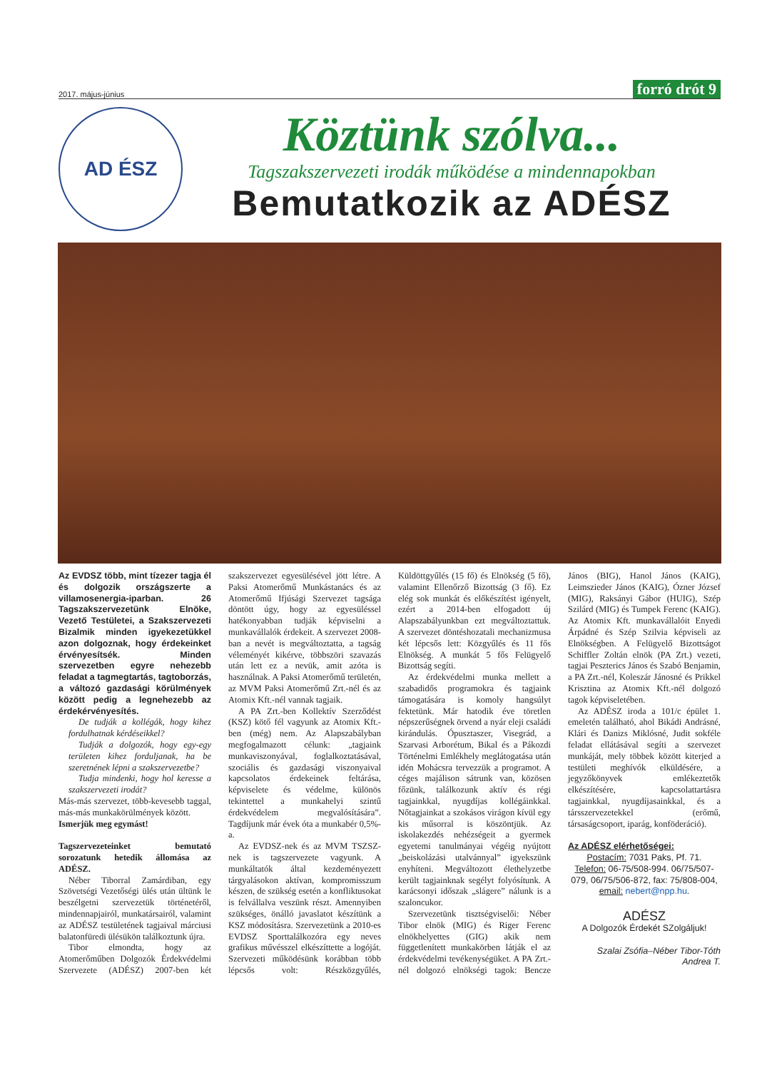2017. május-június forró drót 9
AD ÉSZ
Köztünk szólva...
Tagszakszervezeti irodák működése a mindennapokban
Bemutatkozik az ADÉSZ
Az EVDSZ több, mint tízezer tagja él és dolgozik országszerte a villamosenergia-iparban. 26 Tagszakszervezetünk Elnöke, Vezető Testületei, a Szakszervezeti Bizalmik minden igyekezetükkel azon dolgoznak, hogy érdekeinket érvényesítsék. Minden szervezetben egyre nehezebb feladat a tagmegtartás, tagtoborzás, a változó gazdasági körülmények között pedig a legnehezebb az érdekérvényesítés.
De tudják a kollégák, hogy kihez fordulhatnak kérdéseikkel?
Tudják a dolgozók, hogy egy-egy területen kihez forduljanak, ha be szeretnének lépni a szakszervezetbe?
Tudja mindenki, hogy hol keresse a szakszervezeti irodát?
Más-más szervezet, több-kevesebb taggal, más-más munkakörülmények között.
Ismerjük meg egymást!
Tagszervezeteinket bemutató sorozatunk hetedik állomása az ADÉSZ.
Néber Tiborral Zamárdiban, egy Szövetségi Vezetőségi ülés után ültünk le beszélgetni szervezetük történetéről, mindennapjairól, munkatársairól, valamint az ADÉSZ testületének tagjaival márciusi balatonfüredi ülésükön találkoztunk újra.
Tibor elmondta, hogy az Atomerőműben Dolgozók Érdekvédelmi Szervezete (ADÉSZ) 2007-ben két szakszervezet egyesülésével jött létre. A Paksi Atomerőmű Munkástanács és az Atomerőmű Ifjúsági Szervezet tagsága döntött úgy, hogy az egyesüléssel hatékonyabban tudják képviselni a munkavállalók érdekeit. A szervezet 2008-ban a nevét is megváltoztatta, a tagság véleményét kikérve, többszöri szavazás után lett ez a nevük, amit azóta is használnak. A Paksi Atomerőmű területén, az MVM Paksi Atomerőmű Zrt.-nél és az Atomix Kft.-nél vannak tagjaik.
A PA Zrt.-ben Kollektív Szerződést (KSZ) kötő fél vagyunk az Atomix Kft.-ben (még) nem. Az Alapszabályban megfogalmazott célunk: „tagjaink munkaviszonyával, foglalkoztatásával, szociális és gazdasági viszonyaival kapcsolatos érdekeinek feltárása, képviselete és védelme, különös tekintettel a munkahelyi szintű érdekvédelem megvalósítására”. Tagdíjunk már évek óta a munkabér 0,5%-a.
Az EVDSZ-nek és az MVM TSZSZ-nek is tagszervezete vagyunk. A munkáltatók által kezdeményezett tárgyalásokon aktívan, kompromisszum készen, de szükség esetén a konfliktusokat is felvállalva veszünk részt. Amennyiben szükséges, önálló javaslatot készítünk a KSZ módosításra. Szervezetünk a 2010-es EVDSZ Sporttalálkozóra egy neves grafikus művésszel elkészíttette a logóját. Szervezeti működésünk korábban több lépcsős volt: Részközgyűlés, Küldöttgyűlés (15 fő) és Elnökség (5 fő), valamint Ellenőrző Bizottság (3 fő). Ez elég sok munkát és előkészítést igényelt, ezért a 2014-ben elfogadott új Alapszabályunkban ezt megváltoztattuk. A szervezet döntéshozatali mechanizmusa két lépcsős lett: Közgyűlés és 11 fős Elnökség. A munkát 5 fős Felügyelő Bizottság segíti.
Az érdekvédelmi munka mellett a szabadidős programokra és tagjaink támogatására is komoly hangsúlyt fektetünk. Már hatodik éve töretlen népszerűségnek örvend a nyár eleji családi kirándulás. Ópusztaszer, Visegrád, a Szarvasi Arborétum, Bikal és a Pákozdi Történelmi Emlékhely meglátogatása után idén Mohácsra tervezzük a programot. A céges majálison sátrunk van, közösen főzünk, találkozunk aktív és régi tagjainkkal, nyugdíjas kollégáinkkal. Nőtagjainkat a szokásos virágon kívül egy kis műsorral is köszöntjük. Az iskolakezdés nehézségeit a gyermek egyetemi tanulmányai végéig nyújtott „beiskolázási utalvánnyal” igyekszünk enyhíteni. Megváltozott élethelyzetbe került tagjainknak segélyt folyósítunk. A karácsonyi időszak „slágere” nálunk is a szaloncukor.
Szervezetünk tisztségviselői: Néber Tibor elnök (MIG) és Riger Ferenc elnökhelyettes (GIG) akik nem függetlenített munkakörben látják el az érdekvédelmi tevékenységüket. A PA Zrt.-nél dolgozó elnökségi tagok: Bencze János (BIG), Hanol János (KAIG), Leimszieder János (KAIG), Ózner József (MIG), Raksányi Gábor (HUIG), Szép Szilárd (MIG) és Tumpek Ferenc (KAIG). Az Atomix Kft. munkavállalóit Enyedi Árpádné és Szép Szilvia képviseli az Elnökségben. A Felügyelő Bizottságot Schiffler Zoltán elnök (PA Zrt.) vezeti, tagjai Peszterics János és Szabó Benjamin, a PA Zrt.-nél, Koleszár Jánosné és Prikkel Krisztina az Atomix Kft.-nél dolgozó tagok képviseletében.
Az ADÉSZ iroda a 101/c épület 1. emeletén található, ahol Bikádi Andrásné, Klári és Danizs Miklósné, Judit sokféle feladat ellátásával segíti a szervezet munkáját, mely többek között kiterjed a testületi meghívók elküldésére, a jegyzőkönyvek emlékeztetők elkészítésére, kapcsolattartásra tagjainkkal, nyugdíjasainkkal, és a társszervezetekkel (erőmű, társaságcsoport, iparág, konföderáció).
Az ADÉSZ elérhetőségei:
Postacím: 7031 Paks, Pf. 71.
Telefon: 06-75/508-994. 06/75/507-079, 06/75/506-872, fax: 75/808-004,
email: nebert@npp.hu.
ADÉSZ
A Dolgozók Érdekét SZolgáljuk!
Szalai Zsófia–Néber Tibor-Tóth Andrea T.